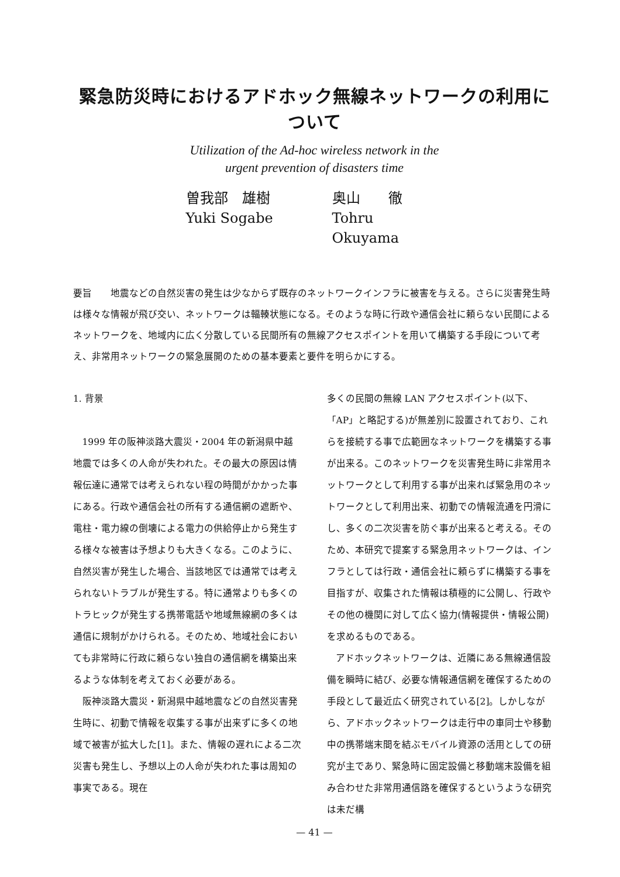緊急防災時におけるアドホック無線ネットワークの利用について
Utilization of the Ad-hoc wireless network in the
urgent prevention of disasters time
曽我部　雄樹
Yuki Sogabe
奥山　　徹
Tohru Okuyama
要旨　　地震などの自然災害の発生は少なからず既存のネットワークインフラに被害を与える。さらに災害発生時は様々な情報が飛び交い、ネットワークは輻輳状態になる。そのような時に行政や通信会社に頼らない民間によるネットワークを、地域内に広く分散している民間所有の無線アクセスポイントを用いて構築する手段について考え、非常用ネットワークの緊急展開のための基本要素と要件を明らかにする。
1. 背景
1999 年の阪神淡路大震災・2004 年の新潟県中越地震では多くの人命が失われた。その最大の原因は情報伝達に通常では考えられない程の時間がかかった事にある。行政や通信会社の所有する通信網の遮断や、電柱・電力線の倒壊による電力の供給停止から発生する様々な被害は予想よりも大きくなる。このように、自然災害が発生した場合、当該地区では通常では考えられないトラブルが発生する。特に通常よりも多くのトラヒックが発生する携帯電話や地域無線網の多くは通信に規制がかけられる。そのため、地域社会においても非常時に行政に頼らない独自の通信網を構築出来るような体制を考えておく必要がある。
阪神淡路大震災・新潟県中越地震などの自然災害発生時に、初動で情報を収集する事が出来ずに多くの地域で被害が拡大した[1]。また、情報の遅れによる二次災害も発生し、予想以上の人命が失われた事は周知の事実である。現在
多くの民間の無線 LAN アクセスポイント(以下、「AP」と略記する)が無差別に設置されており、これらを接続する事で広範囲なネットワークを構築する事が出来る。このネットワークを災害発生時に非常用ネットワークとして利用する事が出来れば緊急用のネットワークとして利用出来、初動での情報流通を円滑にし、多くの二次災害を防ぐ事が出来ると考える。そのため、本研究で提案する緊急用ネットワークは、インフラとしては行政・通信会社に頼らずに構築する事を目指すが、収集された情報は積極的に公開し、行政やその他の機関に対して広く協力(情報提供・情報公開)を求めるものである。
アドホックネットワークは、近隣にある無線通信設備を瞬時に結び、必要な情報通信網を確保するための手段として最近広く研究されている[2]。しかしながら、アドホックネットワークは走行中の車同士や移動中の携帯端末間を結ぶモバイル資源の活用としての研究が主であり、緊急時に固定設備と移動端末設備を組み合わせた非常用通信路を確保するというような研究は未だ構
— 41 —